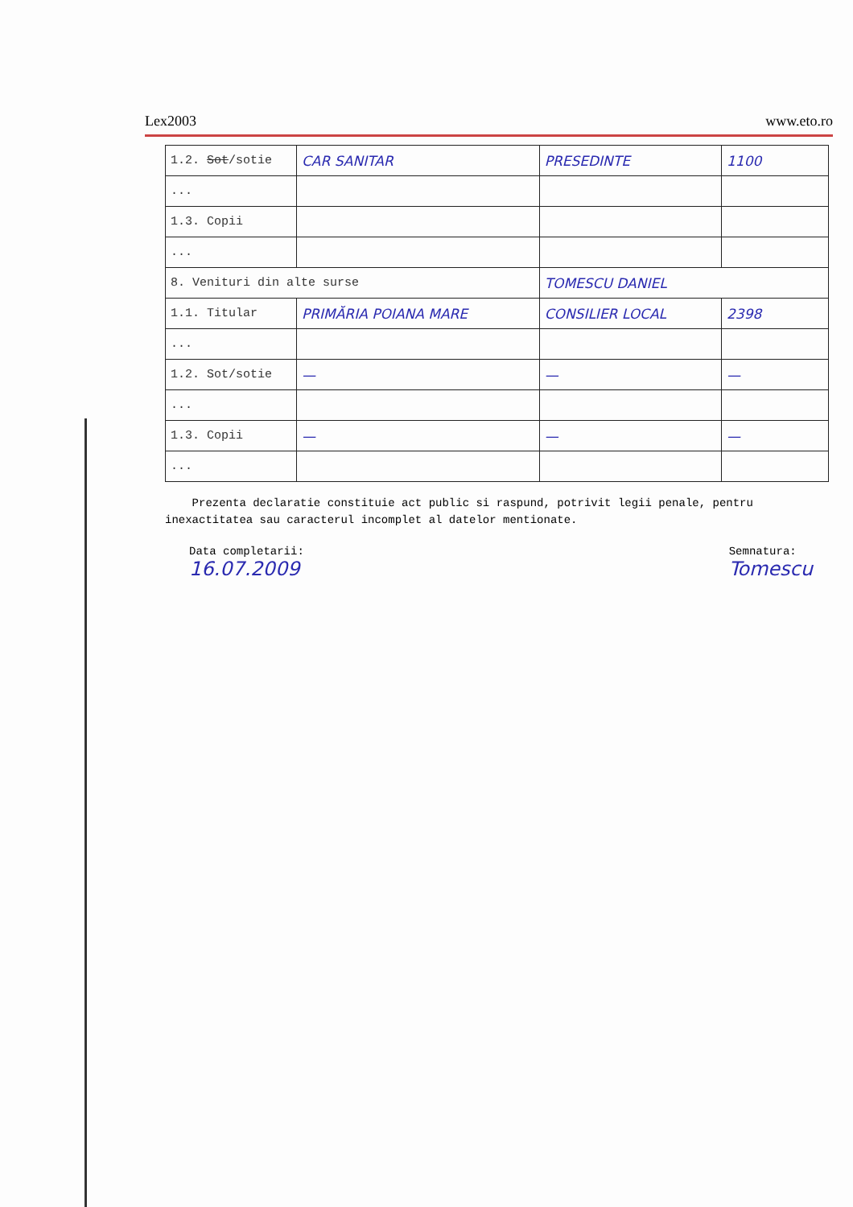Lex2003 www.eto.ro
| 1.2. Sot /sotie | CAR SANITAR | PRESEDINTE | 1100 |
| ... | | | |
| 1.3. Copii | | | |
| ... | | | |
| 8. Venituri din alte surse | | TOMESCU DANIEL | |
| 1.1. Titular | PRIMĂRIA POIANA MARE | CONSILIER LOCAL | 2398 |
| ... | | | |
| 1.2. Sot/sotie | — | — | — |
| ... | | | |
| 1.3. Copii | — | — | — |
| ... | | | |
Prezenta declaratie constituie act public si raspund, potrivit legii penale, pentru inexactitatea sau caracterul incomplet al datelor mentionate.
Data completarii:
16.07.2009
Semnatura:
Tomescu